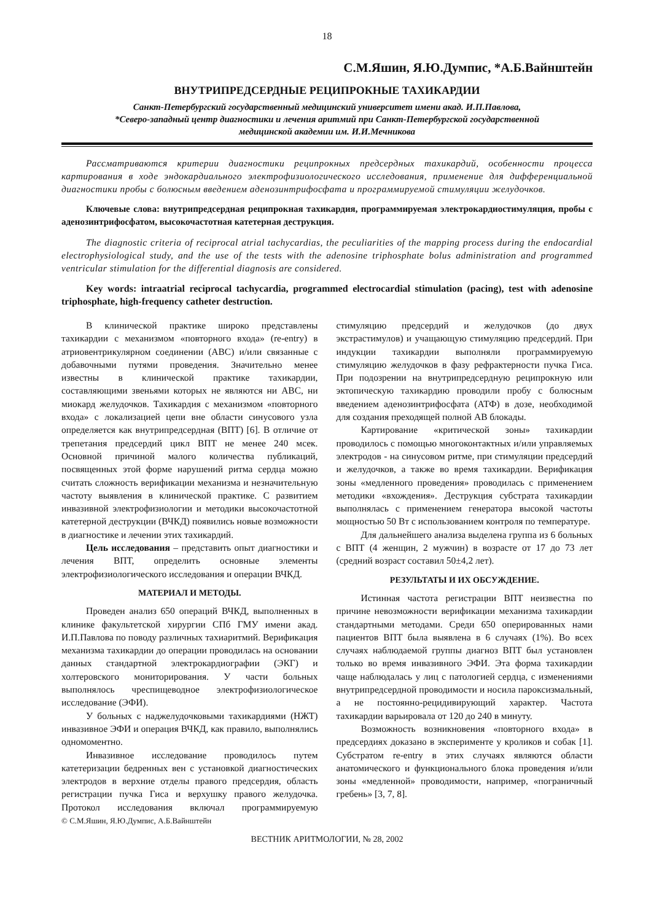18
С.М.Яшин, Я.Ю.Думпис, *А.Б.Вайнштейн
ВНУТРИПРЕДСЕРДНЫЕ РЕЦИПРОКНЫЕ ТАХИКАРДИИ
Санкт-Петербургский государственный медицинский университет имени акад. И.П.Павлова,
*Северо-западный центр диагностики и лечения аритмий при Санкт-Петербургской государственной
медицинской академии им. И.И.Мечникова
Рассматриваются критерии диагностики реципрокных предсердных тахикардий, особенности процесса картирования в ходе эндокардиального электрофизиологического исследования, применение для дифференциальной диагностики пробы с болюсным введением аденозинтрифосфата и программируемой стимуляции желудочков.
Ключевые слова: внутрипредсердная реципрокная тахикардия, программируемая электрокардиостимуляция, пробы с аденозинтрифосфатом, высокочастотная катетерная деструкция.
The diagnostic criteria of reciprocal atrial tachycardias, the peculiarities of the mapping process during the endocardial electrophysiological study, and the use of the tests with the adenosine triphosphate bolus administration and programmed ventricular stimulation for the differential diagnosis are considered.
Key words: intraatrial reciprocal tachycardia, programmed electrocardial stimulation (pacing), test with adenosine triphosphate, high-frequency catheter destruction.
В клинической практике широко представлены тахикардии с механизмом «повторного входа» (re-entry) в атриовентрикулярном соединении (АВС) и/или связанные с добавочными путями проведения. Значительно менее известны в клинической практике тахикардии, составляющими звеньями которых не являются ни АВС, ни миокард желудочков. Тахикардия с механизмом «повторного входа» с локализацией цепи вне области синусового узла определяется как внутрипредсердная (ВПТ) [6]. В отличие от трепетания предсердий цикл ВПТ не менее 240 мсек. Основной причиной малого количества публикаций, посвященных этой форме нарушений ритма сердца можно считать сложность верификации механизма и незначительную частоту выявления в клинической практике. С развитием инвазивной электрофизиологии и методики высокочастотной катетерной деструкции (ВЧКД) появились новые возможности в диагностике и лечении этих тахикардий.
Цель исследования – представить опыт диагностики и лечения ВПТ, определить основные элементы электрофизиологического исследования и операции ВЧКД.
МАТЕРИАЛ И МЕТОДЫ.
Проведен анализ 650 операций ВЧКД, выполненных в клинике факультетской хирургии СПб ГМУ имени акад. И.П.Павлова по поводу различных тахиаритмий. Верификация механизма тахикардии до операции проводилась на основании данных стандартной электрокардиографии (ЭКГ) и холтеровского мониторирования. У части больных выполнялось чреспищеводное электрофизиологическое исследование (ЭФИ).
У больных с наджелудочковыми тахикардиями (НЖТ) инвазивное ЭФИ и операция ВЧКД, как правило, выполнялись одномоментно.
Инвазивное исследование проводилось путем катетеризации бедренных вен с установкой диагностических электродов в верхние отделы правого предсердия, область регистрации пучка Гиса и верхушку правого желудочка. Протокол исследования включал программируемую стимуляцию предсердий и желудочков (до двух экстрастимулов) и учащающую стимуляцию предсердий. При индукции тахикардии выполняли программируемую стимуляцию желудочков в фазу рефрактерности пучка Гиса. При подозрении на внутрипредсердную реципрокную или эктопическую тахикардию проводили пробу с болюсным введением аденозинтрифосфата (АТФ) в дозе, необходимой для создания преходящей полной АВ блокады.
Картирование «критической зоны» тахикардии проводилось с помощью многоконтактных и/или управляемых электродов - на синусовом ритме, при стимуляции предсердий и желудочков, а также во время тахикардии. Верификация зоны «медленного проведения» проводилась с применением методики «вхождения». Деструкция субстрата тахикардии выполнялась с применением генератора высокой частоты мощностью 50 Вт с использованием контроля по температуре.
Для дальнейшего анализа выделена группа из 6 больных с ВПТ (4 женщин, 2 мужчин) в возрасте от 17 до 73 лет (средний возраст составил 50±4,2 лет).
РЕЗУЛЬТАТЫ И ИХ ОБСУЖДЕНИЕ.
Истинная частота регистрации ВПТ неизвестна по причине невозможности верификации механизма тахикардии стандартными методами. Среди 650 оперированных нами пациентов ВПТ была выявлена в 6 случаях (1%). Во всех случаях наблюдаемой группы диагноз ВПТ был установлен только во время инвазивного ЭФИ. Эта форма тахикардии чаще наблюдалась у лиц с патологией сердца, с изменениями внутрипредсердной проводимости и носила пароксизмальный, а не постоянно-рецидивирующий характер. Частота тахикардии варьировала от 120 до 240 в минуту.
Возможность возникновения «повторного входа» в предсердиях доказано в эксперименте у кроликов и собак [1]. Субстратом re-entry в этих случаях являются области анатомического и функционального блока проведения и/или зоны «медленной» проводимости, например, «пограничный гребень» [3, 7, 8].
© С.М.Яшин, Я.Ю.Думпис, А.Б.Вайнштейн
ВЕСТНИК АРИТМОЛОГИИ, № 28, 2002